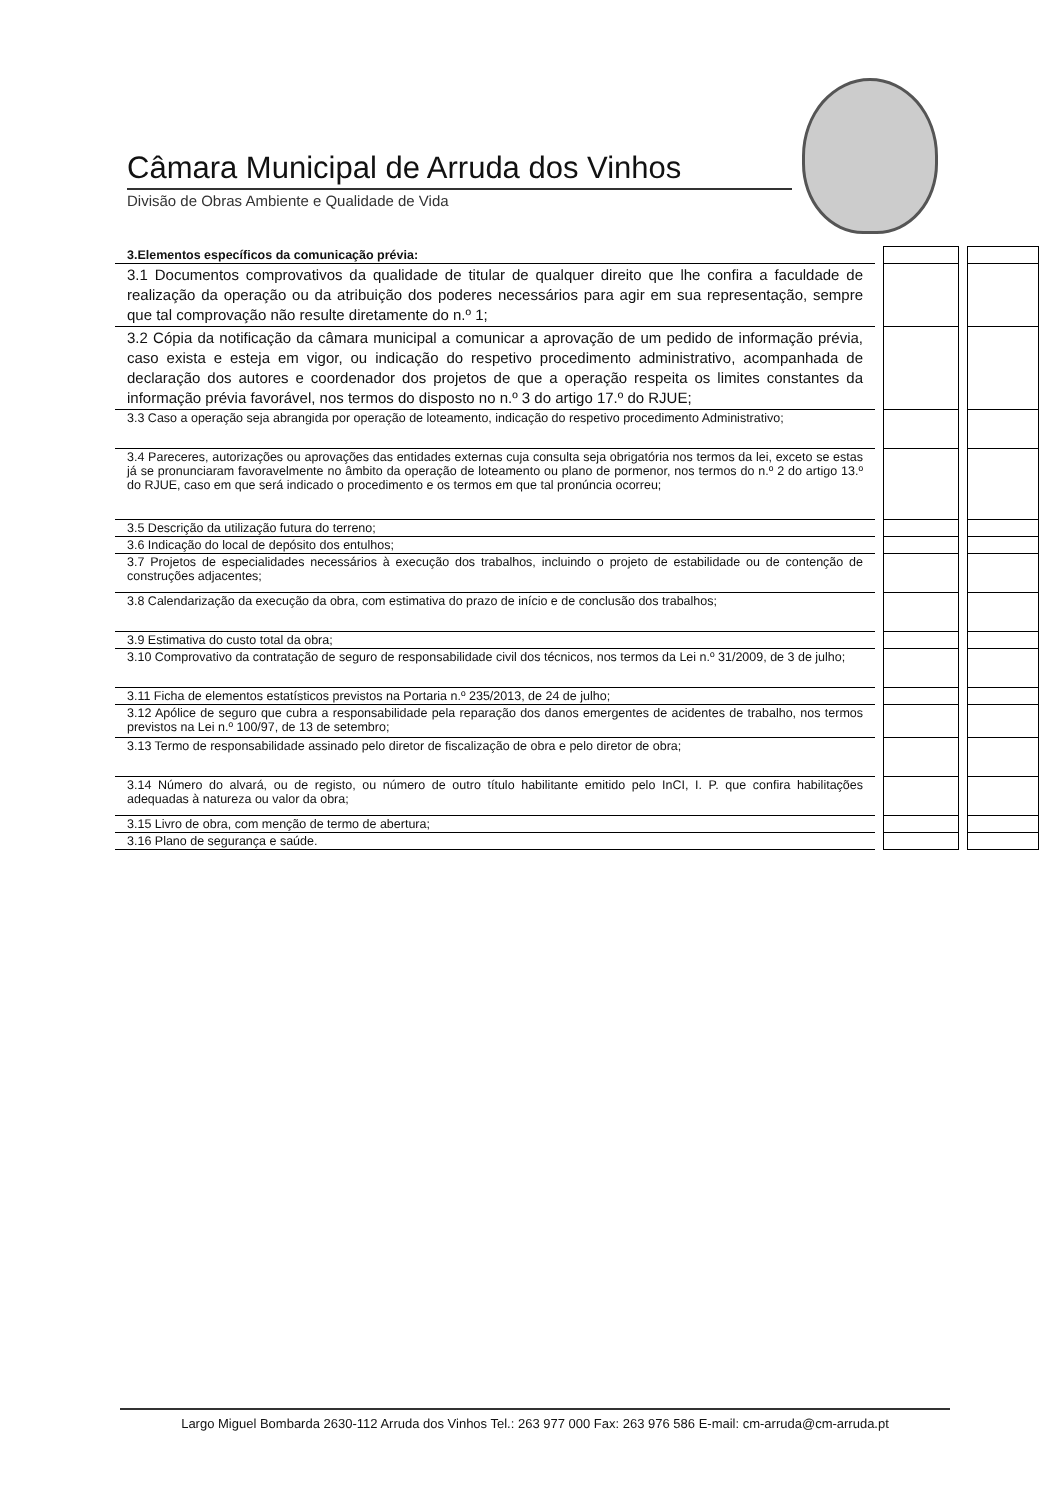Câmara Municipal de Arruda dos Vinhos
Divisão de Obras Ambiente e Qualidade de Vida
| 3.Elementos específicos da comunicação prévia: | | | | |
| 3.1 Documentos comprovativos da qualidade de titular de qualquer direito que lhe confira a faculdade de realização da operação ou da atribuição dos poderes necessários para agir em sua representação, sempre que tal comprovação não resulte diretamente do n.º 1; | | | | |
| 3.2 Cópia da notificação da câmara municipal a comunicar a aprovação de um pedido de informação prévia, caso exista e esteja em vigor, ou indicação do respetivo procedimento administrativo, acompanhada de declaração dos autores e coordenador dos projetos de que a operação respeita os limites constantes da informação prévia favorável, nos termos do disposto no n.º 3 do artigo 17.º do RJUE; | | | | |
| 3.3 Caso a operação seja abrangida por operação de loteamento, indicação do respetivo procedimento Administrativo; | | | | |
| 3.4 Pareceres, autorizações ou aprovações das entidades externas cuja consulta seja obrigatória nos termos da lei, exceto se estas já se pronunciaram favoravelmente no âmbito da operação de loteamento ou plano de pormenor, nos termos do n.º 2 do artigo 13.º do RJUE, caso em que será indicado o procedimento e os termos em que tal pronúncia ocorreu; | | | | |
| 3.5 Descrição da utilização futura do terreno; | | | | |
| 3.6 Indicação do local de depósito dos entulhos; | | | | |
| 3.7 Projetos de especialidades necessários à execução dos trabalhos, incluindo o projeto de estabilidade ou de contenção de construções adjacentes; | | | | |
| 3.8 Calendarização da execução da obra, com estimativa do prazo de início e de conclusão dos trabalhos; | | | | |
| 3.9 Estimativa do custo total da obra; | | | | |
| 3.10 Comprovativo da contratação de seguro de responsabilidade civil dos técnicos, nos termos da Lei n.º 31/2009, de 3 de julho; | | | | |
| 3.11 Ficha de elementos estatísticos previstos na Portaria n.º 235/2013, de 24 de julho; | | | | |
| 3.12 Apólice de seguro que cubra a responsabilidade pela reparação dos danos emergentes de acidentes de trabalho, nos termos previstos na Lei n.º 100/97, de 13 de setembro; | | | | |
| 3.13 Termo de responsabilidade assinado pelo diretor de fiscalização de obra e pelo diretor de obra; | | | | |
| 3.14 Número do alvará, ou de registo, ou número de outro título habilitante emitido pelo InCI, I. P. que confira habilitações adequadas à natureza ou valor da obra; | | | | |
| 3.15 Livro de obra, com menção de termo de abertura; | | | | |
| 3.16 Plano de segurança e saúde. | | | | |
Largo Miguel Bombarda 2630-112 Arruda dos Vinhos Tel.: 263 977 000 Fax: 263 976 586 E-mail: cm-arruda@cm-arruda.pt